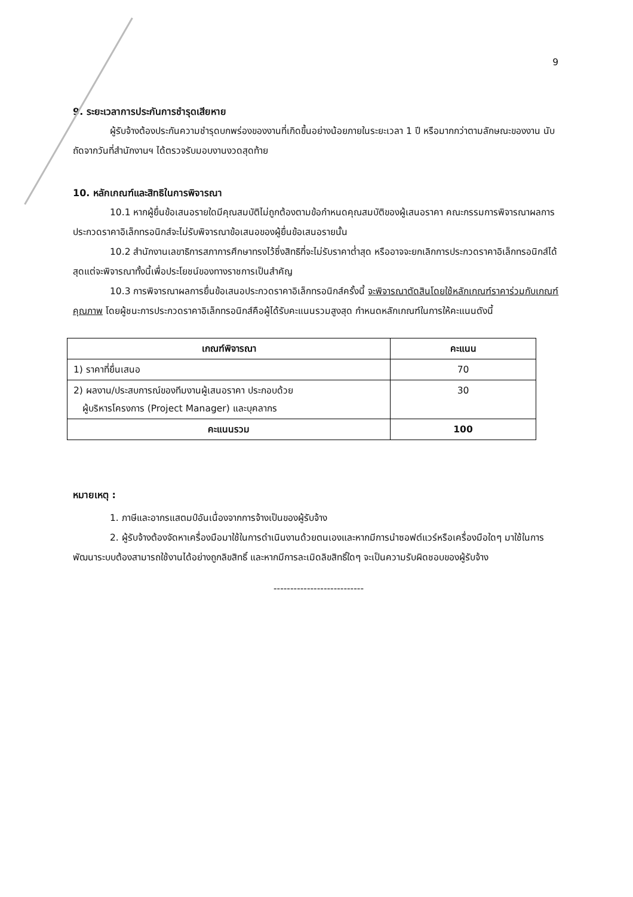9
9. ระยะเวลาการประกันการชำรุดเสียหาย
ผู้รับจ้างต้องประกันความชำรุดบกพร่องของงานที่เกิดขึ้นอย่างน้อยภายในระยะเวลา 1 ปี หรือมากกว่าตามลักษณะของงาน นับถัดจากวันที่สำนักงานฯ ได้ตรวจรับมอบงานงวดสุดท้าย
10. หลักเกณฑ์และสิทธิในการพิจารณา
10.1 หากผู้ยื่นข้อเสนอรายใดมีคุณสมบัติไม่ถูกต้องตามข้อกำหนดคุณสมบัติของผู้เสนอราคา คณะกรรมการพิจารณาผลการประกวดราคาอิเล็กทรอนิกส์จะไม่รับพิจารณาข้อเสนอของผู้ยื่นข้อเสนอรายนั้น
10.2 สำนักงานเลขาธิการสภาการศึกษาทรงไว้ซึ่งสิทธิที่จะไม่รับราคาต่ำสุด หรืออาจจะยกเลิกการประกวดราคาอิเล็กทรอนิกส์ได้ สุดแต่จะพิจารณาทั้งนี้เพื่อประโยชน์ของทางราชการเป็นสำคัญ
10.3 การพิจารณาผลการยื่นข้อเสนอประกวดราคาอิเล็กทรอนิกส์ครั้งนี้ จะพิจารณาตัดสินโดยใช้หลักเกณฑ์ราคาร่วมกับเกณฑ์คุณภาพ โดยผู้ชนะการประกวดราคาอิเล็กทรอนิกส์คือผู้ได้รับคะแนนรวมสูงสุด กำหนดหลักเกณฑ์ในการให้คะแนนดังนี้
| เกณฑ์พิจารณา | คะแนน |
| --- | --- |
| 1) ราคาที่ยื่นเสนอ | 70 |
| 2) ผลงาน/ประสบการณ์ของทีมงานผู้เสนอราคา ประกอบด้วย ผู้บริหารโครงการ (Project Manager) และบุคลากร | 30 |
| คะแนนรวม | 100 |
หมายเหตุ :
1. ภาษีและอากรแสตมป์อันเนื่องจากการจ้างเป็นของผู้รับจ้าง
2. ผู้รับจ้างต้องจัดหาเครื่องมือมาใช้ในการดำเนินงานด้วยตนเองและหากมีการนำซอฟต์แวร์หรือเครื่องมือใดๆ มาใช้ในการพัฒนาระบบต้องสามารถใช้งานได้อย่างถูกลิขสิทธิ์ และหากมีการละเมิดลิขสิทธิ์ใดๆ จะเป็นความรับผิดชอบของผู้รับจ้าง
---------------------------